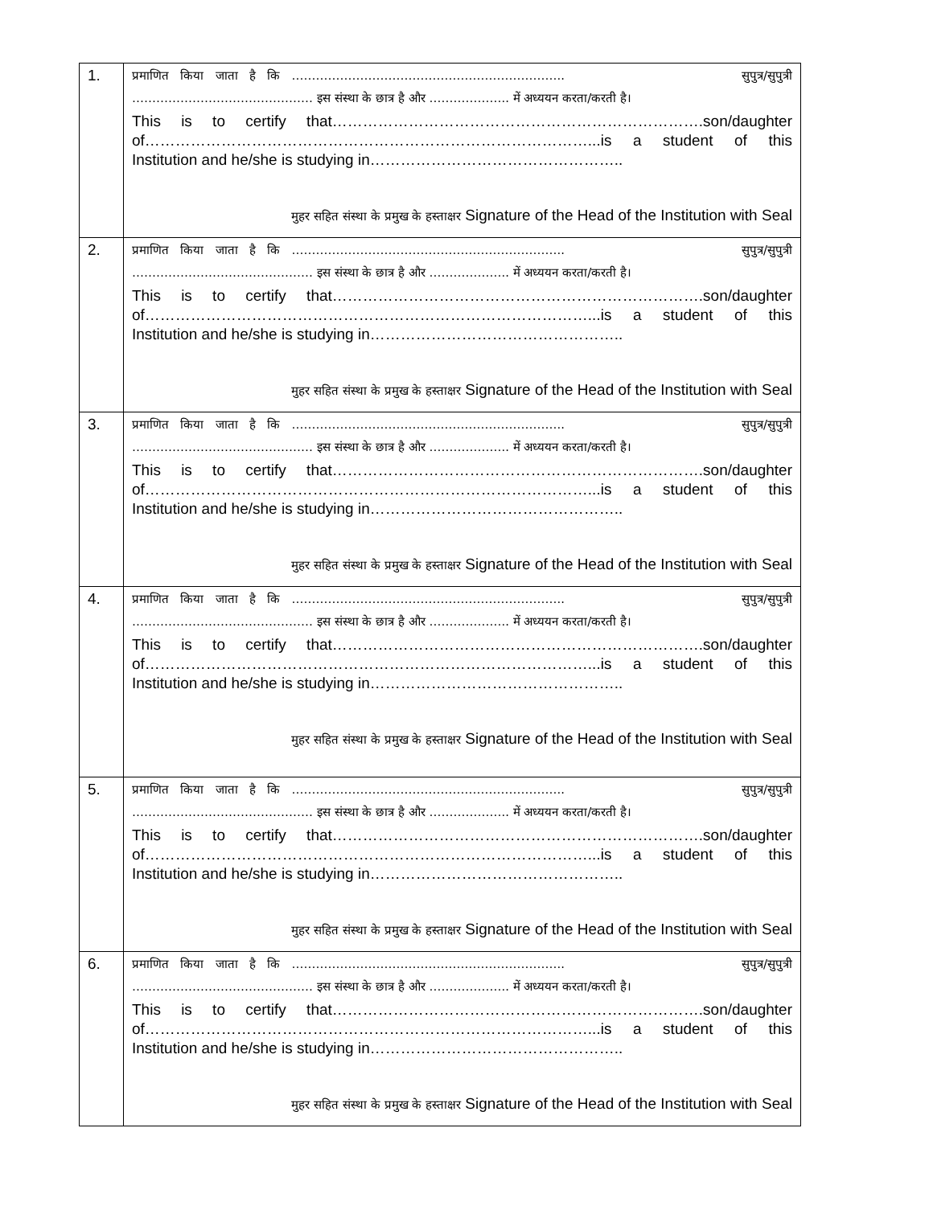| 1. | प्रमाणित किया जाता है कि ………………………………………………………….. सुपुत्र/सुपुत्री ……………………………………… इस संस्था के छात्र है और ……………….. में अध्ययन करता/करती है। This is to certify that……………………………………………………………….son/daughter of……………………………………………………………………………...is a student of this Institution and he/she is studying in………………………………………….. मुहर सहित संस्था के प्रमुख के हस्ताक्षर Signature of the Head of the Institution with Seal |
| 2. | प्रमाणित किया जाता है कि ………………………………………………………….. सुपुत्र/सुपुत्री ……………………………………… इस संस्था के छात्र है और ……………….. में अध्ययन करता/करती है। This is to certify that……………………………………………………………….son/daughter of……………………………………………………………………………...is a student of this Institution and he/she is studying in………………………………………….. मुहर सहित संस्था के प्रमुख के हस्ताक्षर Signature of the Head of the Institution with Seal |
| 3. | प्रमाणित किया जाता है कि ………………………………………………………….. सुपुत्र/सुपुत्री ……………………………………… इस संस्था के छात्र है और ……………….. में अध्ययन करता/करती है। This is to certify that……………………………………………………………….son/daughter of……………………………………………………………………………...is a student of this Institution and he/she is studying in………………………………………….. मुहर सहित संस्था के प्रमुख के हस्ताक्षर Signature of the Head of the Institution with Seal |
| 4. | प्रमाणित किया जाता है कि ………………………………………………………….. सुपुत्र/सुपुत्री ……………………………………… इस संस्था के छात्र है और ……………….. में अध्ययन करता/करती है। This is to certify that……………………………………………………………….son/daughter of……………………………………………………………………………...is a student of this Institution and he/she is studying in………………………………………….. मुहर सहित संस्था के प्रमुख के हस्ताक्षर Signature of the Head of the Institution with Seal |
| 5. | प्रमाणित किया जाता है कि ………………………………………………………….. सुपुत्र/सुपुत्री ……………………………………… इस संस्था के छात्र है और ……………….. में अध्ययन करता/करती है। This is to certify that……………………………………………………………….son/daughter of……………………………………………………………………………...is a student of this Institution and he/she is studying in………………………………………….. मुहर सहित संस्था के प्रमुख के हस्ताक्षर Signature of the Head of the Institution with Seal |
| 6. | प्रमाणित किया जाता है कि ………………………………………………………….. सुपुत्र/सुपुत्री ……………………………………… इस संस्था के छात्र है और ……………….. में अध्ययन करता/करती है। This is to certify that……………………………………………………………….son/daughter of……………………………………………………………………………...is a student of this Institution and he/she is studying in………………………………………….. मुहर सहित संस्था के प्रमुख के हस्ताक्षर Signature of the Head of the Institution with Seal |